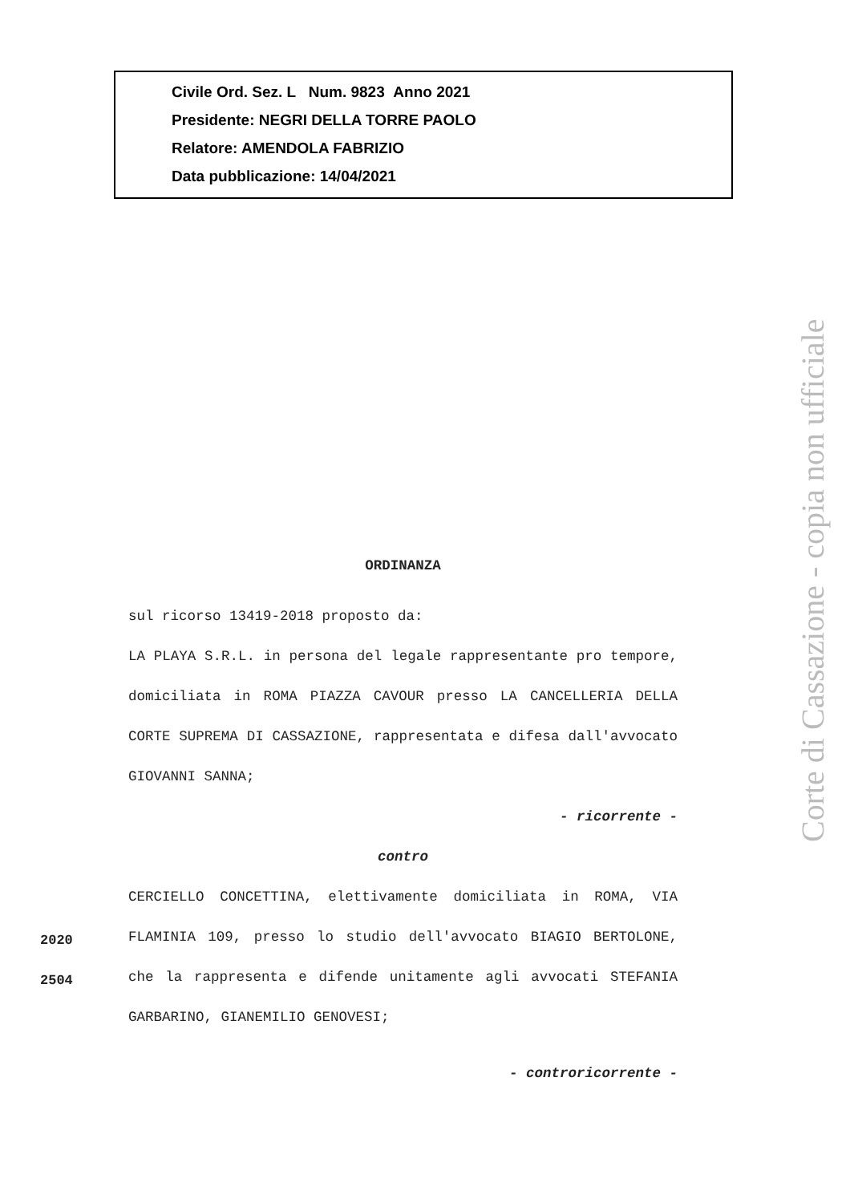Civile Ord. Sez. L Num. 9823 Anno 2021
Presidente: NEGRI DELLA TORRE PAOLO
Relatore: AMENDOLA FABRIZIO
Data pubblicazione: 14/04/2021
ORDINANZA
sul ricorso 13419-2018 proposto da:
LA PLAYA S.R.L. in persona del legale rappresentante pro tempore, domiciliata in ROMA PIAZZA CAVOUR presso LA CANCELLERIA DELLA CORTE SUPREMA DI CASSAZIONE, rappresentata e difesa dall'avvocato GIOVANNI SANNA;
- ricorrente -
contro
CERCIELLO CONCETTINA, elettivamente domiciliata in ROMA, VIA FLAMINIA 109, presso lo studio dell'avvocato BIAGIO BERTOLONE, che la rappresenta e difende unitamente agli avvocati STEFANIA GARBARINO, GIANEMILIO GENOVESI;
- controricorrente -
2020
2504
Corte di Cassazione - copia non ufficiale